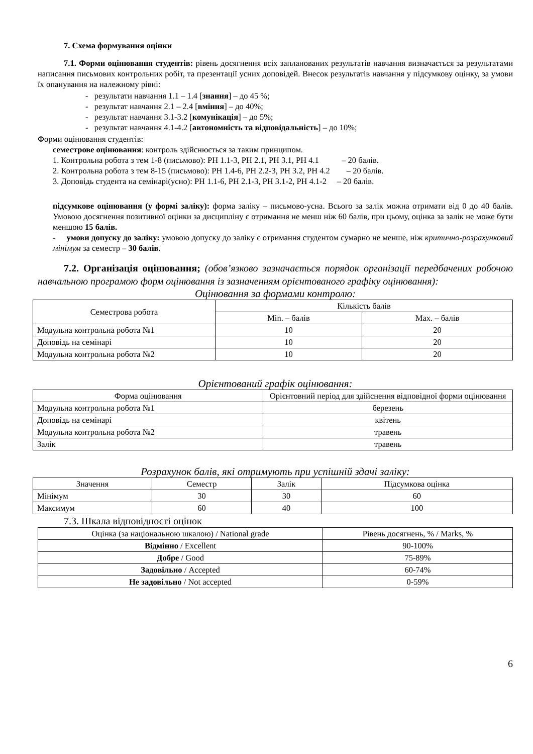7. Схема формування оцінки
7.1. Форми оцінювання студентів: рівень досягнення всіх запланованих результатів навчання визначається за результатами написання письмових контрольних робіт, та презентації усних доповідей. Внесок результатів навчання у підсумкову оцінку, за умови їх опанування на належному рівні:
- результати навчання 1.1 – 1.4 [знання] – до 45 %;
- результат навчання 2.1 – 2.4 [вміння] – до 40%;
- результат навчання 3.1-3.2 [комунікація] – до 5%;
- результат навчання 4.1-4.2 [автономність та відповідальність] – до 10%;
Форми оцінювання студентів:
семестрове оцінювання: контроль здійснюється за таким принципом.
1. Контрольна робота з тем 1-8 (письмово): РН 1.1-3, РН 2.1, РН 3.1, РН 4.1 – 20 балів.
2. Контрольна робота з тем 8-15 (письмово): РН 1.4-6, РН 2.2-3, РН 3.2, РН 4.2 – 20 балів.
3. Доповідь студента на семінарі(усно): РН 1.1-6, РН 2.1-3, РН 3.1-2, РН 4.1-2 – 20 балів.
підсумкове оцінювання (у формі заліку): форма заліку – письмово-усна. Всього за залік можна отримати від 0 до 40 балів. Умовою досягнення позитивної оцінки за дисципліну є отримання не менш ніж 60 балів, при цьому, оцінка за залік не може бути меншою 15 балів.
- умови допуску до заліку: умовою допуску до заліку є отримання студентом сумарно не менше, ніж критично-розрахунковий мінімум за семестр – 30 балів.
7.2. Організація оцінювання; (обов’язково зазначається порядок організації передбачених робочою навчальною програмою форм оцінювання із зазначенням орієнтованого графіку оцінювання):
Оцінювання за формами контролю:
| Семестрова робота | Кількість балів | |
| | Min. – балів | Max. – балів |
| Модульна контрольна робота №1 | 10 | 20 |
| Доповідь на семінарі | 10 | 20 |
| Модульна контрольна робота №2 | 10 | 20 |
Орієнтований графік оцінювання:
| Форма оцінювання | Орієнтовний період для здійснення відповідної форми оцінювання |
| Модульна контрольна робота №1 | березень |
| Доповідь на семінарі | квітень |
| Модульна контрольна робота №2 | травень |
| Залік | травень |
Розрахунок балів, які отримують при успішній здачі заліку:
| Значення | Семестр | Залік | Підсумкова оцінка |
| Мінімум | 30 | 30 | 60 |
| Максимум | 60 | 40 | 100 |
7.3. Шкала відповідності оцінок
| Оцінка (за національною шкалою) / National grade | Рівень досягнень, % / Marks, % |
| Відмінно / Excellent | 90-100% |
| Добре / Good | 75-89% |
| Задовільно / Accepted | 60-74% |
| Не задовільно / Not accepted | 0-59% |
6